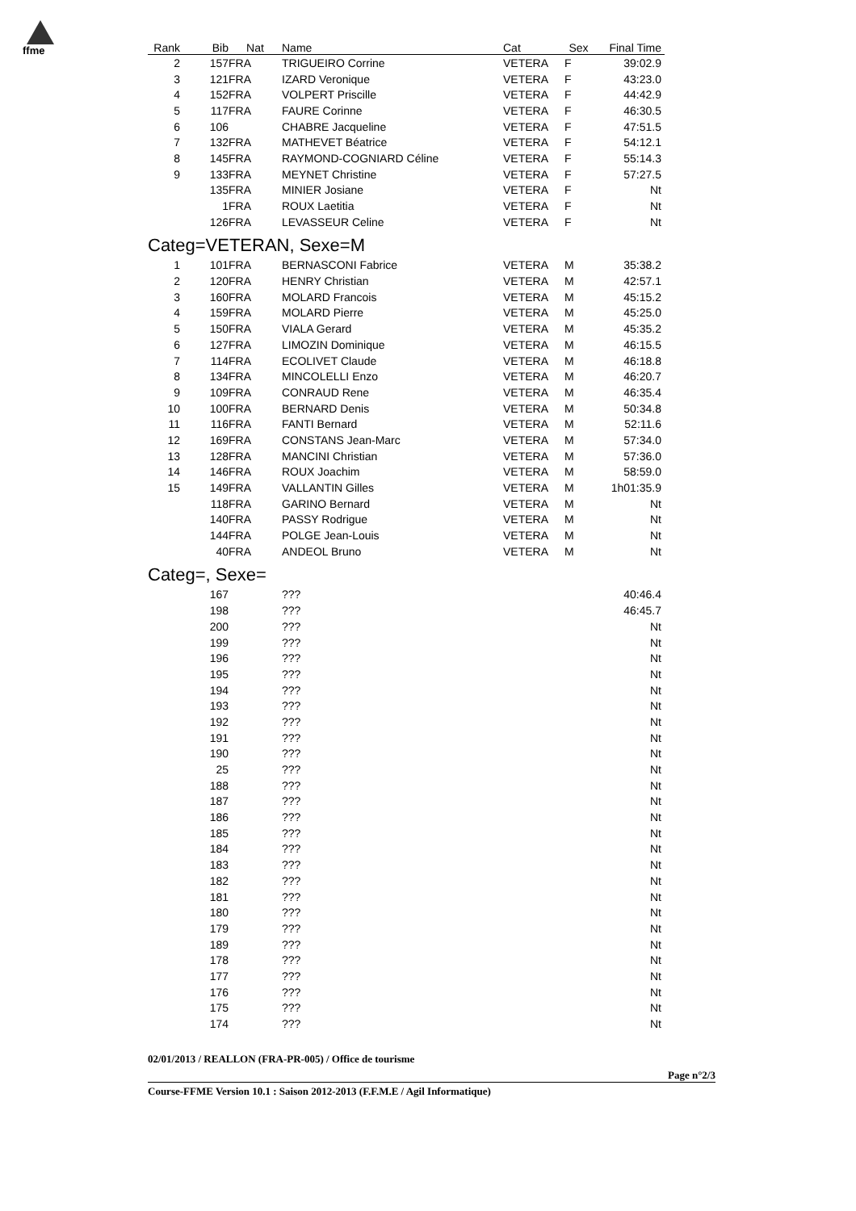ffme
| Rank | Bib | Nat | Name | Cat | Sex | Final Time | |
| --- | --- | --- | --- | --- | --- | --- | --- |
| 2 | 157 | FRA | TRIGUEIRO Corrine | VETERA | F | 39:02.9 | |
| 3 | 121 | FRA | IZARD Veronique | VETERA | F | 43:23.0 | |
| 4 | 152 | FRA | VOLPERT Priscille | VETERA | F | 44:42.9 | |
| 5 | 117 | FRA | FAURE Corinne | VETERA | F | 46:30.5 | |
| 6 | 106 | | CHABRE Jacqueline | VETERA | F | 47:51.5 | |
| 7 | 132 | FRA | MATHEVET Béatrice | VETERA | F | 54:12.1 | |
| 8 | 145 | FRA | RAYMOND-COGNIARD Céline | VETERA | F | 55:14.3 | |
| 9 | 133 | FRA | MEYNET Christine | VETERA | F | 57:27.5 | |
| | 135 | FRA | MINIER Josiane | VETERA | F | Nt | |
| | 1 | FRA | ROUX Laetitia | VETERA | F | Nt | |
| | 126 | FRA | LEVASSEUR Celine | VETERA | F | Nt | |
| Categ=VETERAN, Sexe=M | | | | | | | |
| 1 | 101 | FRA | BERNASCONI Fabrice | VETERA | M | 35:38.2 | |
| 2 | 120 | FRA | HENRY Christian | VETERA | M | 42:57.1 | |
| 3 | 160 | FRA | MOLARD Francois | VETERA | M | 45:15.2 | |
| 4 | 159 | FRA | MOLARD Pierre | VETERA | M | 45:25.0 | |
| 5 | 150 | FRA | VIALA Gerard | VETERA | M | 45:35.2 | |
| 6 | 127 | FRA | LIMOZIN Dominique | VETERA | M | 46:15.5 | |
| 7 | 114 | FRA | ECOLIVET Claude | VETERA | M | 46:18.8 | |
| 8 | 134 | FRA | MINCOLELLI Enzo | VETERA | M | 46:20.7 | |
| 9 | 109 | FRA | CONRAUD Rene | VETERA | M | 46:35.4 | |
| 10 | 100 | FRA | BERNARD Denis | VETERA | M | 50:34.8 | |
| 11 | 116 | FRA | FANTI Bernard | VETERA | M | 52:11.6 | |
| 12 | 169 | FRA | CONSTANS Jean-Marc | VETERA | M | 57:34.0 | |
| 13 | 128 | FRA | MANCINI Christian | VETERA | M | 57:36.0 | |
| 14 | 146 | FRA | ROUX Joachim | VETERA | M | 58:59.0 | |
| 15 | 149 | FRA | VALLANTIN Gilles | VETERA | M | 1h01:35.9 | |
| | 118 | FRA | GARINO Bernard | VETERA | M | Nt | |
| | 140 | FRA | PASSY Rodrigue | VETERA | M | Nt | |
| | 144 | FRA | POLGE Jean-Louis | VETERA | M | Nt | |
| | 40 | FRA | ANDEOL Bruno | VETERA | M | Nt | |
| Categ=, Sexe= | | | | | | | |
| | 167 | | ??? | | | 40:46.4 | |
| | 198 | | ??? | | | 46:45.7 | |
| | 200 | | ??? | | | Nt | |
| | 199 | | ??? | | | Nt | |
| | 196 | | ??? | | | Nt | |
| | 195 | | ??? | | | Nt | |
| | 194 | | ??? | | | Nt | |
| | 193 | | ??? | | | Nt | |
| | 192 | | ??? | | | Nt | |
| | 191 | | ??? | | | Nt | |
| | 190 | | ??? | | | Nt | |
| | 25 | | ??? | | | Nt | |
| | 188 | | ??? | | | Nt | |
| | 187 | | ??? | | | Nt | |
| | 186 | | ??? | | | Nt | |
| | 185 | | ??? | | | Nt | |
| | 184 | | ??? | | | Nt | |
| | 183 | | ??? | | | Nt | |
| | 182 | | ??? | | | Nt | |
| | 181 | | ??? | | | Nt | |
| | 180 | | ??? | | | Nt | |
| | 179 | | ??? | | | Nt | |
| | 189 | | ??? | | | Nt | |
| | 178 | | ??? | | | Nt | |
| | 177 | | ??? | | | Nt | |
| | 176 | | ??? | | | Nt | |
| | 175 | | ??? | | | Nt | |
| | 174 | | ??? | | | Nt | |
02/01/2013 / REALLON (FRA-PR-005) / Office de tourisme
Page n°2/3
Course-FFME Version 10.1 : Saison 2012-2013 (F.F.M.E / Agil Informatique)